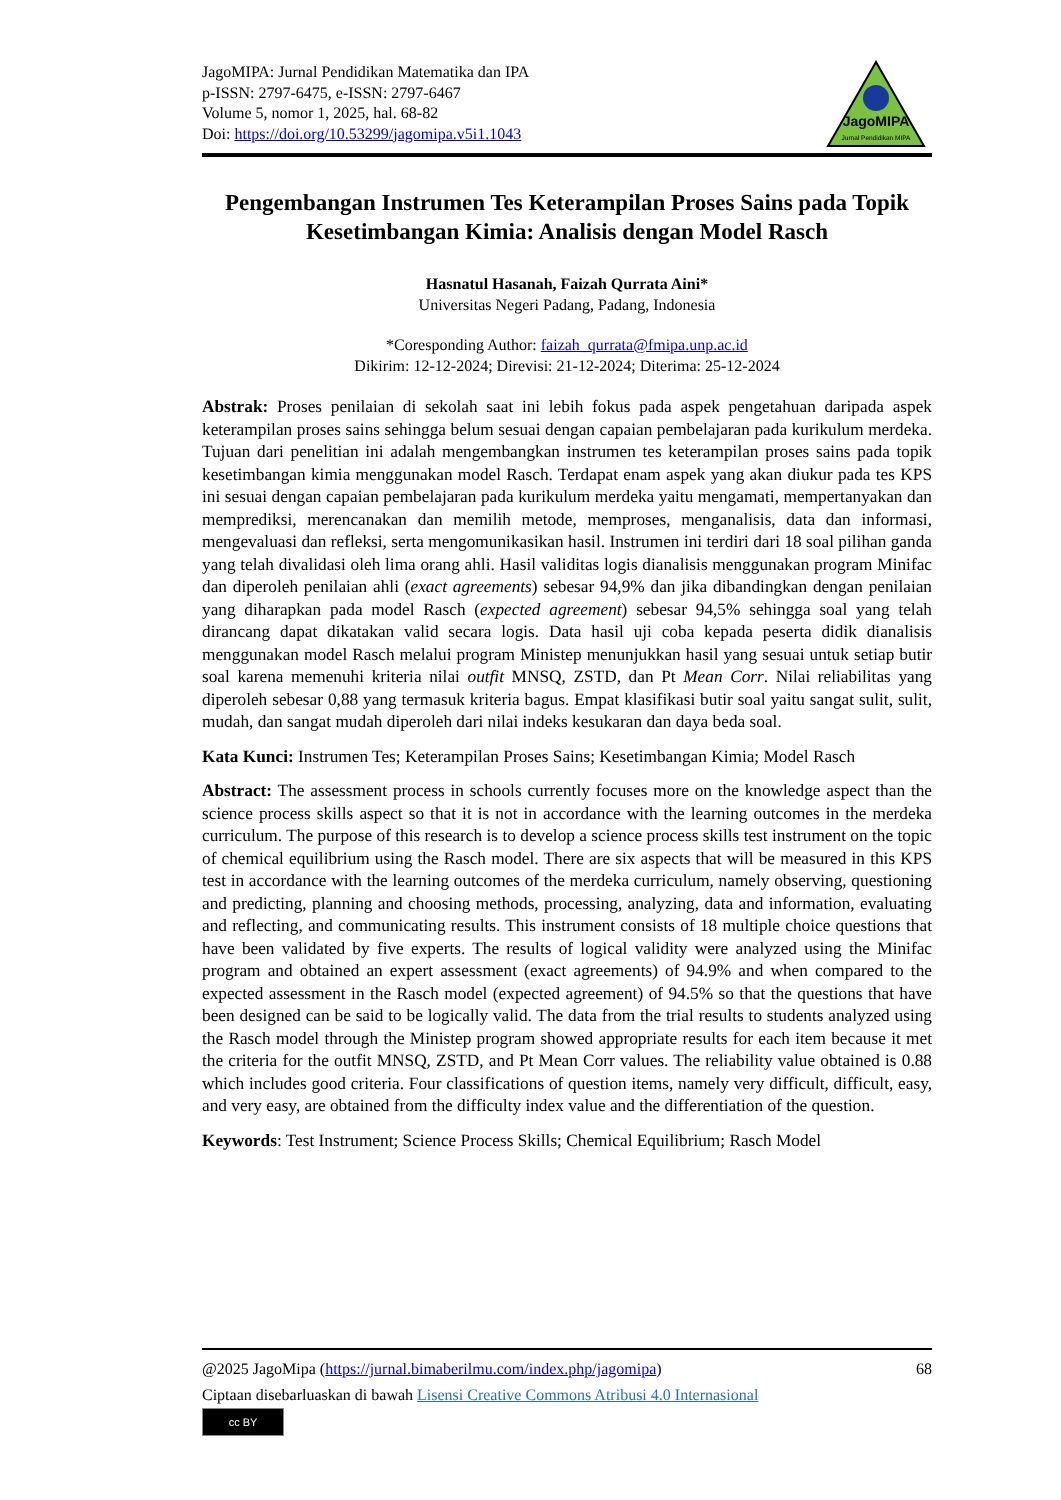JagoMIPA: Jurnal Pendidikan Matematika dan IPA
p-ISSN: 2797-6475, e-ISSN: 2797-6467
Volume 5, nomor 1, 2025, hal. 68-82
Doi: https://doi.org/10.53299/jagomipa.v5i1.1043
JagoMIPA
Jurnal Pendidikan MIPA
Pengembangan Instrumen Tes Keterampilan Proses Sains pada Topik Kesetimbangan Kimia: Analisis dengan Model Rasch
Hasnatul Hasanah, Faizah Qurrata Aini*
Universitas Negeri Padang, Padang, Indonesia
*Coresponding Author: faizah_qurrata@fmipa.unp.ac.id
Dikirim: 12-12-2024; Direvisi: 21-12-2024; Diterima: 25-12-2024
Abstrak: Proses penilaian di sekolah saat ini lebih fokus pada aspek pengetahuan daripada aspek keterampilan proses sains sehingga belum sesuai dengan capaian pembelajaran pada kurikulum merdeka. Tujuan dari penelitian ini adalah mengembangkan instrumen tes keterampilan proses sains pada topik kesetimbangan kimia menggunakan model Rasch. Terdapat enam aspek yang akan diukur pada tes KPS ini sesuai dengan capaian pembelajaran pada kurikulum merdeka yaitu mengamati, mempertanyakan dan memprediksi, merencanakan dan memilih metode, memproses, menganalisis, data dan informasi, mengevaluasi dan refleksi, serta mengomunikasikan hasil. Instrumen ini terdiri dari 18 soal pilihan ganda yang telah divalidasi oleh lima orang ahli. Hasil validitas logis dianalisis menggunakan program Minifac dan diperoleh penilaian ahli (exact agreements) sebesar 94,9% dan jika dibandingkan dengan penilaian yang diharapkan pada model Rasch (expected agreement) sebesar 94,5% sehingga soal yang telah dirancang dapat dikatakan valid secara logis. Data hasil uji coba kepada peserta didik dianalisis menggunakan model Rasch melalui program Ministep menunjukkan hasil yang sesuai untuk setiap butir soal karena memenuhi kriteria nilai outfit MNSQ, ZSTD, dan Pt Mean Corr. Nilai reliabilitas yang diperoleh sebesar 0,88 yang termasuk kriteria bagus. Empat klasifikasi butir soal yaitu sangat sulit, sulit, mudah, dan sangat mudah diperoleh dari nilai indeks kesukaran dan daya beda soal.
Kata Kunci: Instrumen Tes; Keterampilan Proses Sains; Kesetimbangan Kimia; Model Rasch
Abstract: The assessment process in schools currently focuses more on the knowledge aspect than the science process skills aspect so that it is not in accordance with the learning outcomes in the merdeka curriculum. The purpose of this research is to develop a science process skills test instrument on the topic of chemical equilibrium using the Rasch model. There are six aspects that will be measured in this KPS test in accordance with the learning outcomes of the merdeka curriculum, namely observing, questioning and predicting, planning and choosing methods, processing, analyzing, data and information, evaluating and reflecting, and communicating results. This instrument consists of 18 multiple choice questions that have been validated by five experts. The results of logical validity were analyzed using the Minifac program and obtained an expert assessment (exact agreements) of 94.9% and when compared to the expected assessment in the Rasch model (expected agreement) of 94.5% so that the questions that have been designed can be said to be logically valid. The data from the trial results to students analyzed using the Rasch model through the Ministep program showed appropriate results for each item because it met the criteria for the outfit MNSQ, ZSTD, and Pt Mean Corr values. The reliability value obtained is 0.88 which includes good criteria. Four classifications of question items, namely very difficult, difficult, easy, and very easy, are obtained from the difficulty index value and the differentiation of the question.
Keywords: Test Instrument; Science Process Skills; Chemical Equilibrium; Rasch Model
@2025 JagoMipa (https://jurnal.bimaberilmu.com/index.php/jagomipa) 68
Ciptaan disebarluaskan di bawah Lisensi Creative Commons Atribusi 4.0 Internasional
cc BY